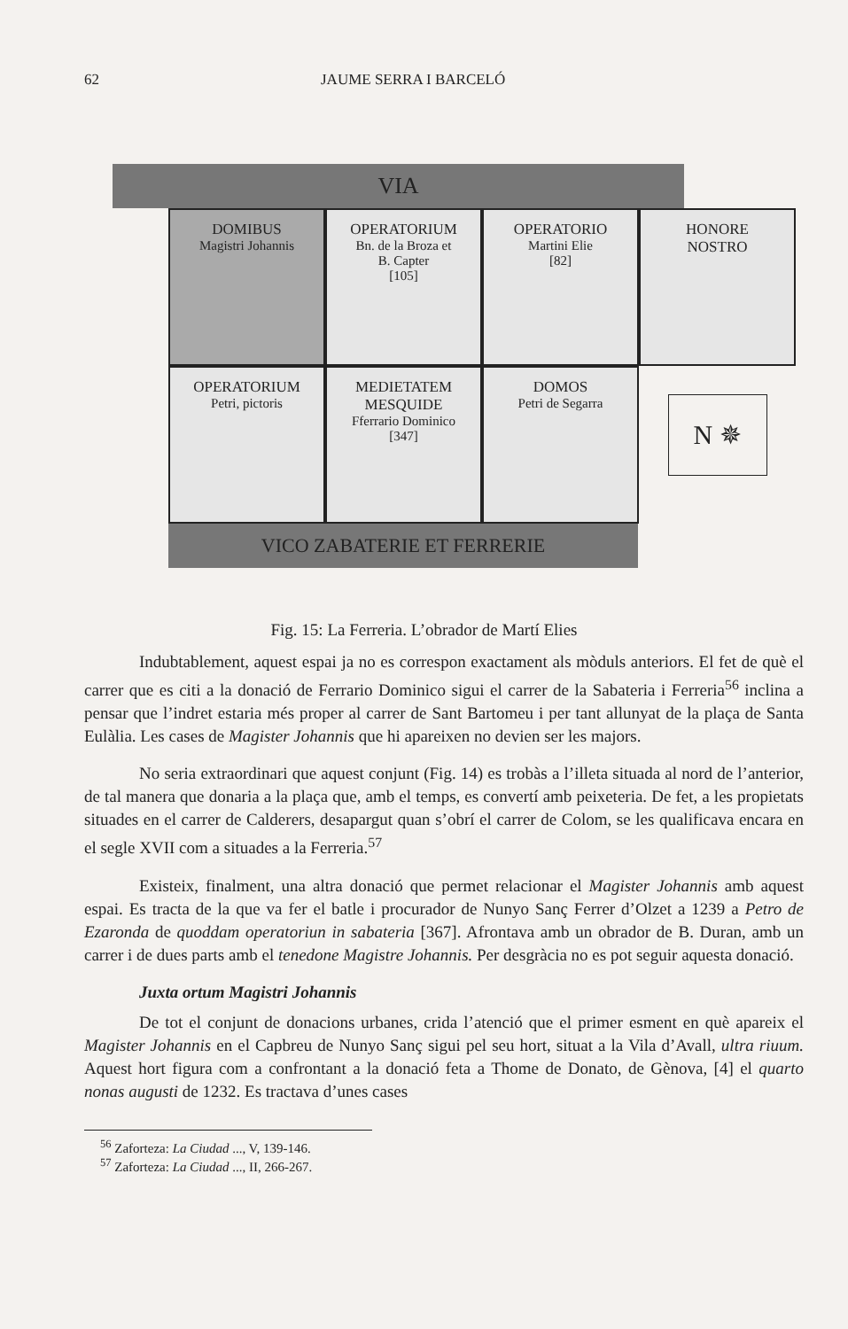62 JAUME SERRA I BARCELÓ
VIA
DOMIBUS
Magistri Johannis
OPERATORIUM
Bn. de la Broza et
B. Capter
[105]
OPERATORIO
Martini Elie
[82]
HONORE
NOSTRO
OPERATORIUM
Petri, pictoris
MEDIETATEM
MESQUIDE
Fferrario Dominico
[347]
DOMOS
Petri de Segarra
N ✵
VICO ZABATERIE ET FERRERIE
Fig. 15: La Ferreria. L’obrador de Martí Elies
Indubtablement, aquest espai ja no es correspon exactament als mòduls anteriors. El fet de què el carrer que es citi a la donació de Ferrario Dominico sigui el carrer de la Sabateria i Ferreria<sup>56</sup> inclina a pensar que l’indret estaria més proper al carrer de Sant Bartomeu i per tant allunyat de la plaça de Santa Eulàlia. Les cases de Magister Johannis que hi apareixen no devien ser les majors.
No seria extraordinari que aquest conjunt (Fig. 14) es trobàs a l’illeta situada al nord de l’anterior, de tal manera que donaria a la plaça que, amb el temps, es convertí amb peixeteria. De fet, a les propietats situades en el carrer de Calderers, desapargut quan s’obrí el carrer de Colom, se les qualificava encara en el segle XVII com a situades a la Ferreria.<sup>57</sup>
Existeix, finalment, una altra donació que permet relacionar el Magister Johannis amb aquest espai. Es tracta de la que va fer el batle i procurador de Nunyo Sanç Ferrer d’Olzet a 1239 a Petro de Ezaronda de quoddam operatoriun in sabateria [367]. Afrontava amb un obrador de B. Duran, amb un carrer i de dues parts amb el tenedone Magistre Johannis. Per desgràcia no es pot seguir aquesta donació.
Juxta ortum Magistri Johannis
De tot el conjunt de donacions urbanes, crida l’atenció que el primer esment en què apareix el Magister Johannis en el Capbreu de Nunyo Sanç sigui pel seu hort, situat a la Vila d’Avall, ultra riuum. Aquest hort figura com a confrontant a la donació feta a Thome de Donato, de Gènova, [4] el quarto nonas augusti de 1232. Es tractava d’unes cases
<sup>56</sup> Zaforteza: La Ciudad ..., V, 139-146.
<sup>57</sup> Zaforteza: La Ciudad ..., II, 266-267.